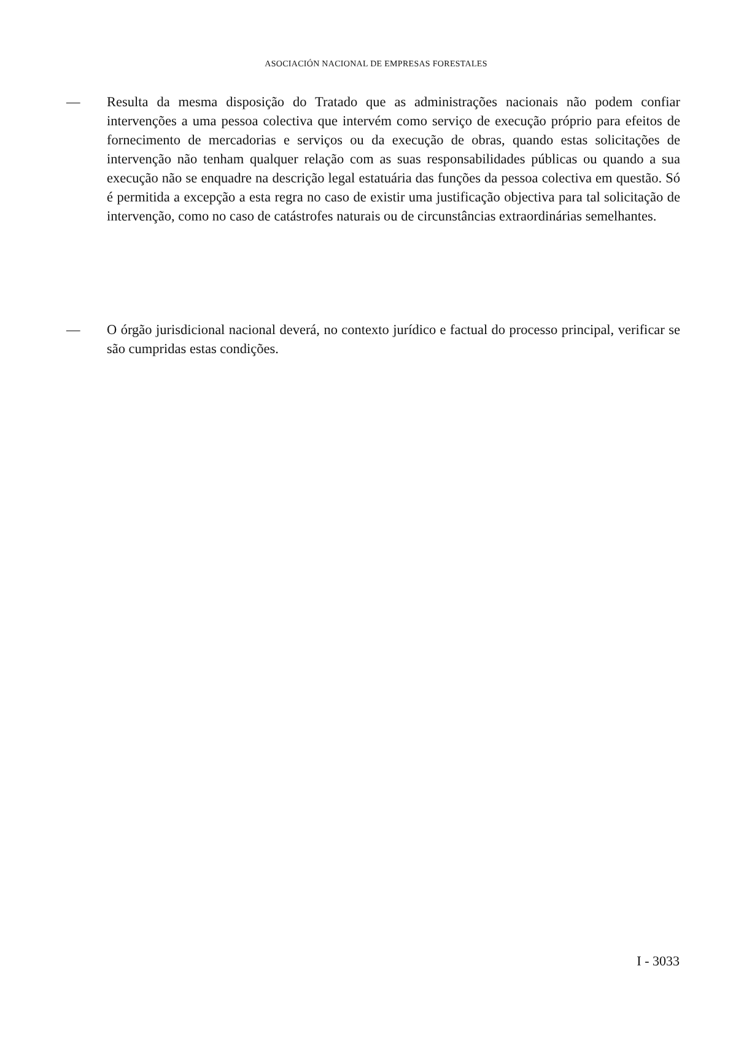ASOCIACIÓN NACIONAL DE EMPRESAS FORESTALES
— Resulta da mesma disposição do Tratado que as administrações nacionais não podem confiar intervenções a uma pessoa colectiva que intervém como serviço de execução próprio para efeitos de fornecimento de mercadorias e serviços ou da execução de obras, quando estas solicitações de intervenção não tenham qualquer relação com as suas responsabilidades públicas ou quando a sua execução não se enquadre na descrição legal estatuária das funções da pessoa colectiva em questão. Só é permitida a excepção a esta regra no caso de existir uma justificação objectiva para tal solicitação de intervenção, como no caso de catástrofes naturais ou de circunstâncias extraordinárias semelhantes.
— O órgão jurisdicional nacional deverá, no contexto jurídico e factual do processo principal, verificar se são cumpridas estas condições.
I - 3033